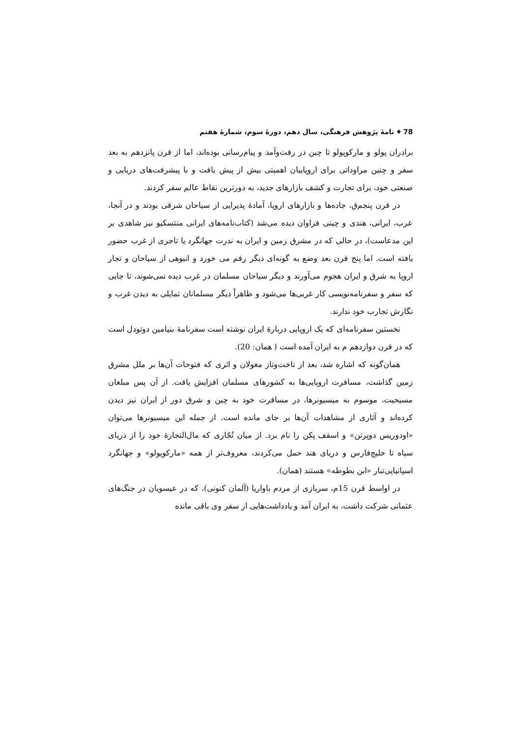78 ⬥ نامهٔ پژوهش فرهنگی، سال دهم، دورهٔ سوم، شمارهٔ هفتم
برادران پولو و مارکوپولو تا چین در رفت‌وآمد و پیام‌رسانی بوده‌اند، اما از قرن پانزدهم به بعد سفر و چنین مراوداتی برای اروپاییان اهمیتی بیش از پیش یافت و با پیشرفت‌های دریایی و صنعتی خود، برای تجارت و کشف بازارهای جدید، به دورترین نقاط عالم سفر کردند.
در قرن پنجم‌ق، جاده‌ها و بازارهای اروپا، آمادهٔ پذیرایی از سیاحان شرقی بودند و در آنجا، عرب، ایرانی، هندی و چینی فراوان دیده می‌شد (کتاب‌نامه‌های ایرانی منتسکیو نیز شاهدی بر این مدعاست)، در حالی که در مشرق زمین و ایران به ندرت جهانگرد یا تاجری از غرب حضور یافته است. اما پنج قرن بعد وضع به گونه‌ای دیگر رقم می خورد و انبوهی از سیاحان و تجار اروپا به شرق و ایران هجوم می‌آورند و دیگر سیاحان مسلمان در غرب دیده نمی‌شوند، تا جایی که سفر و سفرنامه‌نویسی کار غربی‌ها می‌شود و ظاهراً دیگر مسلمانان تمایلی به دیدن غرب و نگارش تجارب خود ندارند.
نخستین سفرنامه‌ای که یک اروپایی دربارهٔ ایران نوشته است سفرنامهٔ بنیامین دوتودل است که در قرن دوازدهم م به ایران آمده است ( همان: 20).
همان‌گونه که اشاره شد، بعد از تاخت‌وتاز مغولان و اثری که فتوحات آن‌ها بر ملل مشرق زمین گذاشت، مسافرت اروپایی‌ها به کشورهای مسلمان افزایش یافت. از آن پس مبلغان مسیحیت، موسوم به میسیونرها، در مسافرت خود به چین و شرق دور از ایران نیز دیدن کرده‌اند و آثاری از مشاهدات آن‌ها بر جای مانده است. از جمله این میسیونرها می‌توان «اودوریس دوپرتن» و اسقف پکن را نام برد. از میان تُجّاری که مال‌التجارهٔ خود را از دریای سیاه تا خلیج‌فارس و دریای هند حمل می‌کردند، معروف‌تر از همه «مارکوپولو» و جهانگرد اسپانیایی‌تبار «ابن بطوطه» هستند (همان).
در اواسط قرن 15م، سربازی از مردم باواریا (آلمان کنونی)، که در عیسویان در جنگ‌های عثمانی شرکت داشت، به ایران آمد و یادداشت‌هایی از سفر وی باقی مانده